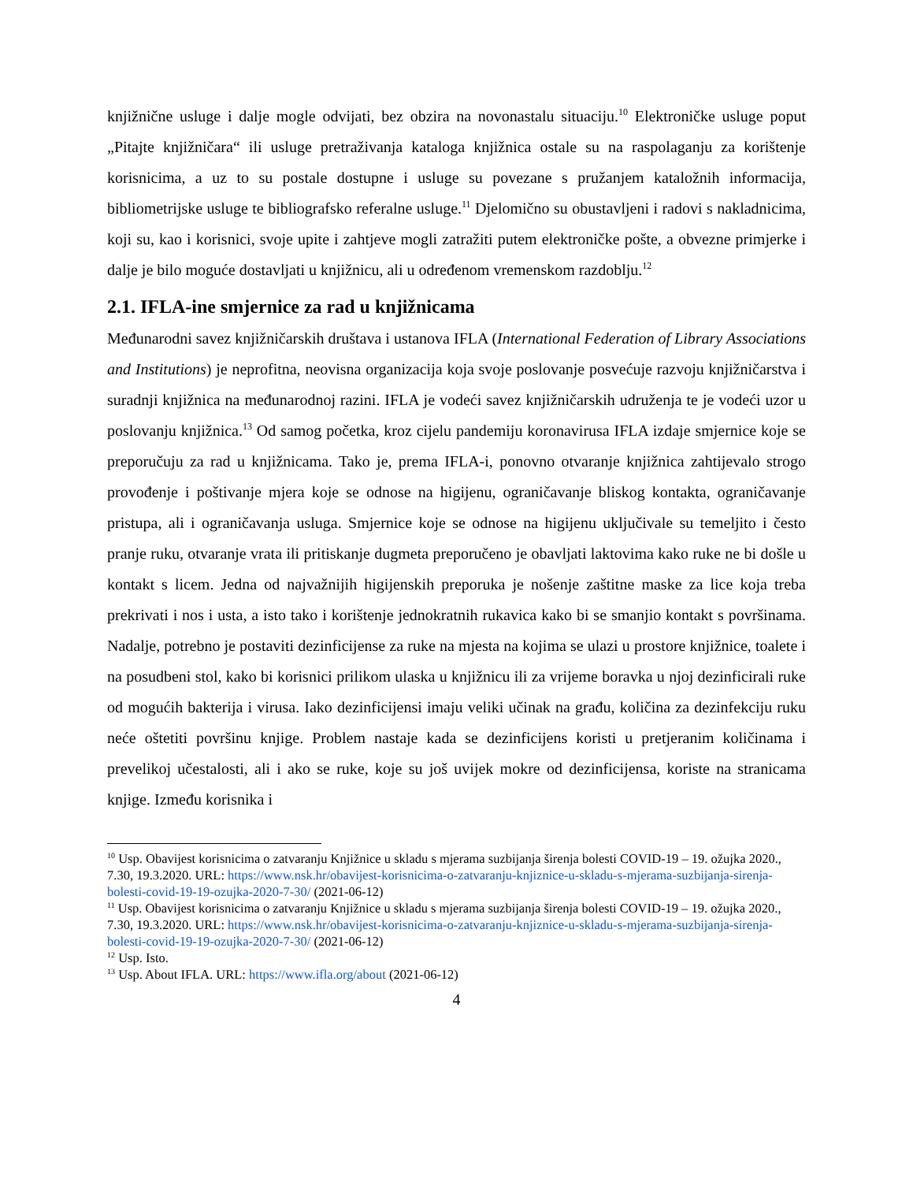knjižnične usluge i dalje mogle odvijati, bez obzira na novonastalu situaciju.<sup>10</sup> Elektroničke usluge poput „Pitajte knjižničara“ ili usluge pretraživanja kataloga knjižnica ostale su na raspolaganju za korištenje korisnicima, a uz to su postale dostupne i usluge su povezane s pružanjem kataložnih informacija, bibliometrijske usluge te bibliografsko referalne usluge.<sup>11</sup> Djelomično su obustavljeni i radovi s nakladnicima, koji su, kao i korisnici, svoje upite i zahtjeve mogli zatražiti putem elektroničke pošte, a obvezne primjerke i dalje je bilo moguće dostavljati u knjižnicu, ali u određenom vremenskom razdoblju.<sup>12</sup>
2.1. IFLA-ine smjernice za rad u knjižnicama
Međunarodni savez knjižničarskih društava i ustanova IFLA (International Federation of Library Associations and Institutions) je neprofitna, neovisna organizacija koja svoje poslovanje posvećuje razvoju knjižničarstva i suradnji knjižnica na međunarodnoj razini. IFLA je vodeći savez knjižničarskih udruženja te je vodeći uzor u poslovanju knjižnica.<sup>13</sup> Od samog početka, kroz cijelu pandemiju koronavirusa IFLA izdaje smjernice koje se preporučuju za rad u knjižnicama. Tako je, prema IFLA-i, ponovno otvaranje knjižnica zahtijevalo strogo provođenje i poštivanje mjera koje se odnose na higijenu, ograničavanje bliskog kontakta, ograničavanje pristupa, ali i ograničavanja usluga. Smjernice koje se odnose na higijenu uključivale su temeljito i često pranje ruku, otvaranje vrata ili pritiskanje dugmeta preporučeno je obavljati laktovima kako ruke ne bi došle u kontakt s licem. Jedna od najvažnijih higijenskih preporuka je nošenje zaštitne maske za lice koja treba prekrivati i nos i usta, a isto tako i korištenje jednokratnih rukavica kako bi se smanjio kontakt s površinama. Nadalje, potrebno je postaviti dezinficijense za ruke na mjesta na kojima se ulazi u prostore knjižnice, toalete i na posudbeni stol, kako bi korisnici prilikom ulaska u knjižnicu ili za vrijeme boravka u njoj dezinficirali ruke od mogućih bakterija i virusa. Iako dezinficijensi imaju veliki učinak na građu, količina za dezinfekciju ruku neće oštetiti površinu knjige. Problem nastaje kada se dezinficijens koristi u pretjeranim količinama i prevelikoj učestalosti, ali i ako se ruke, koje su još uvijek mokre od dezinficijensa, koriste na stranicama knjige. Između korisnika i
<sup>10</sup> Usp. Obavijest korisnicima o zatvaranju Knjižnice u skladu s mjerama suzbijanja širenja bolesti COVID-19 – 19. ožujka 2020., 7.30, 19.3.2020. URL: https://www.nsk.hr/obavijest-korisnicima-o-zatvaranju-knjiznice-u-skladu-s-mjerama-suzbijanja-sirenja-bolesti-covid-19-19-ozujka-2020-7-30/ (2021-06-12)
<sup>11</sup> Usp. Obavijest korisnicima o zatvaranju Knjižnice u skladu s mjerama suzbijanja širenja bolesti COVID-19 – 19. ožujka 2020., 7.30, 19.3.2020. URL: https://www.nsk.hr/obavijest-korisnicima-o-zatvaranju-knjiznice-u-skladu-s-mjerama-suzbijanja-sirenja-bolesti-covid-19-19-ozujka-2020-7-30/ (2021-06-12)
<sup>12</sup> Usp. Isto.
<sup>13</sup> Usp. About IFLA. URL: https://www.ifla.org/about (2021-06-12)
4